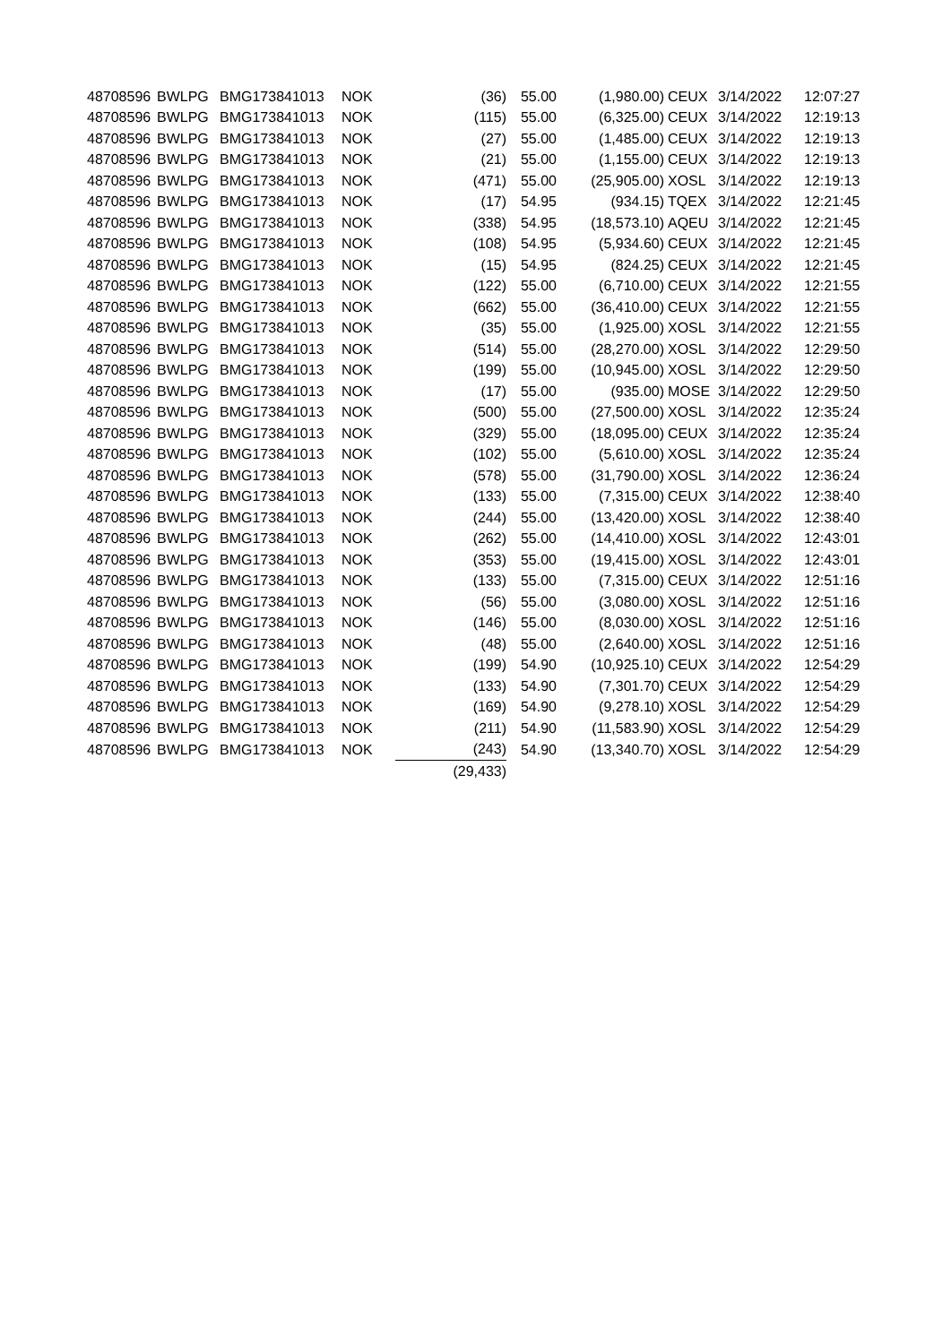| 48708596 | BWLPG | BMG173841013 | NOK | (36) | 55.00 | (1,980.00) | CEUX | 3/14/2022 | 12:07:27 |
| 48708596 | BWLPG | BMG173841013 | NOK | (115) | 55.00 | (6,325.00) | CEUX | 3/14/2022 | 12:19:13 |
| 48708596 | BWLPG | BMG173841013 | NOK | (27) | 55.00 | (1,485.00) | CEUX | 3/14/2022 | 12:19:13 |
| 48708596 | BWLPG | BMG173841013 | NOK | (21) | 55.00 | (1,155.00) | CEUX | 3/14/2022 | 12:19:13 |
| 48708596 | BWLPG | BMG173841013 | NOK | (471) | 55.00 | (25,905.00) | XOSL | 3/14/2022 | 12:19:13 |
| 48708596 | BWLPG | BMG173841013 | NOK | (17) | 54.95 | (934.15) | TQEX | 3/14/2022 | 12:21:45 |
| 48708596 | BWLPG | BMG173841013 | NOK | (338) | 54.95 | (18,573.10) | AQEU | 3/14/2022 | 12:21:45 |
| 48708596 | BWLPG | BMG173841013 | NOK | (108) | 54.95 | (5,934.60) | CEUX | 3/14/2022 | 12:21:45 |
| 48708596 | BWLPG | BMG173841013 | NOK | (15) | 54.95 | (824.25) | CEUX | 3/14/2022 | 12:21:45 |
| 48708596 | BWLPG | BMG173841013 | NOK | (122) | 55.00 | (6,710.00) | CEUX | 3/14/2022 | 12:21:55 |
| 48708596 | BWLPG | BMG173841013 | NOK | (662) | 55.00 | (36,410.00) | CEUX | 3/14/2022 | 12:21:55 |
| 48708596 | BWLPG | BMG173841013 | NOK | (35) | 55.00 | (1,925.00) | XOSL | 3/14/2022 | 12:21:55 |
| 48708596 | BWLPG | BMG173841013 | NOK | (514) | 55.00 | (28,270.00) | XOSL | 3/14/2022 | 12:29:50 |
| 48708596 | BWLPG | BMG173841013 | NOK | (199) | 55.00 | (10,945.00) | XOSL | 3/14/2022 | 12:29:50 |
| 48708596 | BWLPG | BMG173841013 | NOK | (17) | 55.00 | (935.00) | MOSE | 3/14/2022 | 12:29:50 |
| 48708596 | BWLPG | BMG173841013 | NOK | (500) | 55.00 | (27,500.00) | XOSL | 3/14/2022 | 12:35:24 |
| 48708596 | BWLPG | BMG173841013 | NOK | (329) | 55.00 | (18,095.00) | CEUX | 3/14/2022 | 12:35:24 |
| 48708596 | BWLPG | BMG173841013 | NOK | (102) | 55.00 | (5,610.00) | XOSL | 3/14/2022 | 12:35:24 |
| 48708596 | BWLPG | BMG173841013 | NOK | (578) | 55.00 | (31,790.00) | XOSL | 3/14/2022 | 12:36:24 |
| 48708596 | BWLPG | BMG173841013 | NOK | (133) | 55.00 | (7,315.00) | CEUX | 3/14/2022 | 12:38:40 |
| 48708596 | BWLPG | BMG173841013 | NOK | (244) | 55.00 | (13,420.00) | XOSL | 3/14/2022 | 12:38:40 |
| 48708596 | BWLPG | BMG173841013 | NOK | (262) | 55.00 | (14,410.00) | XOSL | 3/14/2022 | 12:43:01 |
| 48708596 | BWLPG | BMG173841013 | NOK | (353) | 55.00 | (19,415.00) | XOSL | 3/14/2022 | 12:43:01 |
| 48708596 | BWLPG | BMG173841013 | NOK | (133) | 55.00 | (7,315.00) | CEUX | 3/14/2022 | 12:51:16 |
| 48708596 | BWLPG | BMG173841013 | NOK | (56) | 55.00 | (3,080.00) | XOSL | 3/14/2022 | 12:51:16 |
| 48708596 | BWLPG | BMG173841013 | NOK | (146) | 55.00 | (8,030.00) | XOSL | 3/14/2022 | 12:51:16 |
| 48708596 | BWLPG | BMG173841013 | NOK | (48) | 55.00 | (2,640.00) | XOSL | 3/14/2022 | 12:51:16 |
| 48708596 | BWLPG | BMG173841013 | NOK | (199) | 54.90 | (10,925.10) | CEUX | 3/14/2022 | 12:54:29 |
| 48708596 | BWLPG | BMG173841013 | NOK | (133) | 54.90 | (7,301.70) | CEUX | 3/14/2022 | 12:54:29 |
| 48708596 | BWLPG | BMG173841013 | NOK | (169) | 54.90 | (9,278.10) | XOSL | 3/14/2022 | 12:54:29 |
| 48708596 | BWLPG | BMG173841013 | NOK | (211) | 54.90 | (11,583.90) | XOSL | 3/14/2022 | 12:54:29 |
| 48708596 | BWLPG | BMG173841013 | NOK | (243) | 54.90 | (13,340.70) | XOSL | 3/14/2022 | 12:54:29 |
| | | | | (29,433) | | | | | |